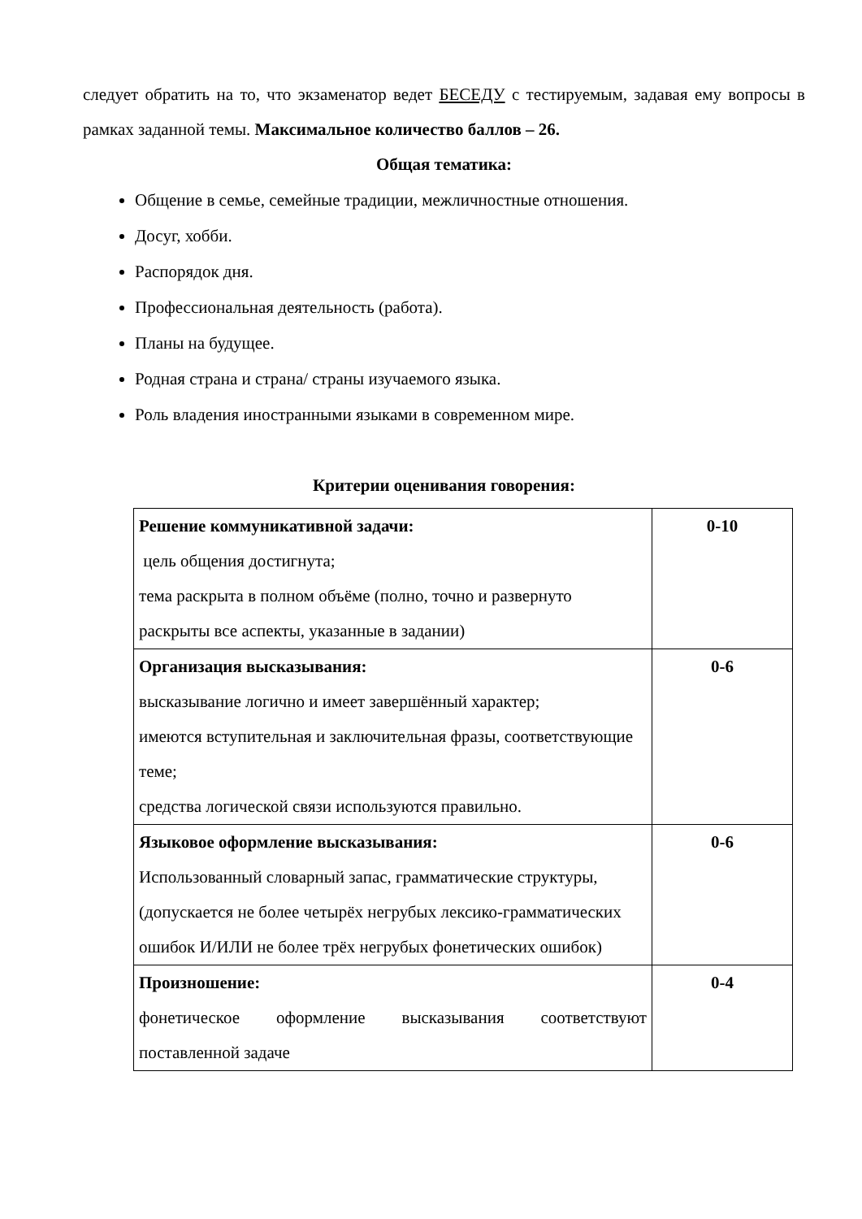следует обратить на то, что экзаменатор ведет БЕСЕДУ с тестируемым, задавая ему вопросы в рамках заданной темы. Максимальное количество баллов – 26.
Общая тематика:
Общение в семье, семейные традиции, межличностные отношения.
Досуг, хобби.
Распорядок дня.
Профессиональная деятельность (работа).
Планы на будущее.
Родная страна и страна/ страны изучаемого языка.
Роль владения иностранными языками в современном мире.
Критерии оценивания говорения:
| Решение коммуникативной задачи: цель общения достигнута; тема раскрыта в полном объёме (полно, точно и развернуто раскрыты все аспекты, указанные в задании) | 0-10 |
| Организация высказывания: высказывание логично и имеет завершённый характер; имеются вступительная и заключительная фразы, соответствующие теме; средства логической связи используются правильно. | 0-6 |
| Языковое оформление высказывания: Использованный словарный запас, грамматические структуры, (допускается не более четырёх негрубых лексико-грамматических ошибок И/ИЛИ не более трёх негрубых фонетических ошибок) | 0-6 |
| Произношение: фонетическое оформление высказывания соответствуют поставленной задаче | 0-4 |